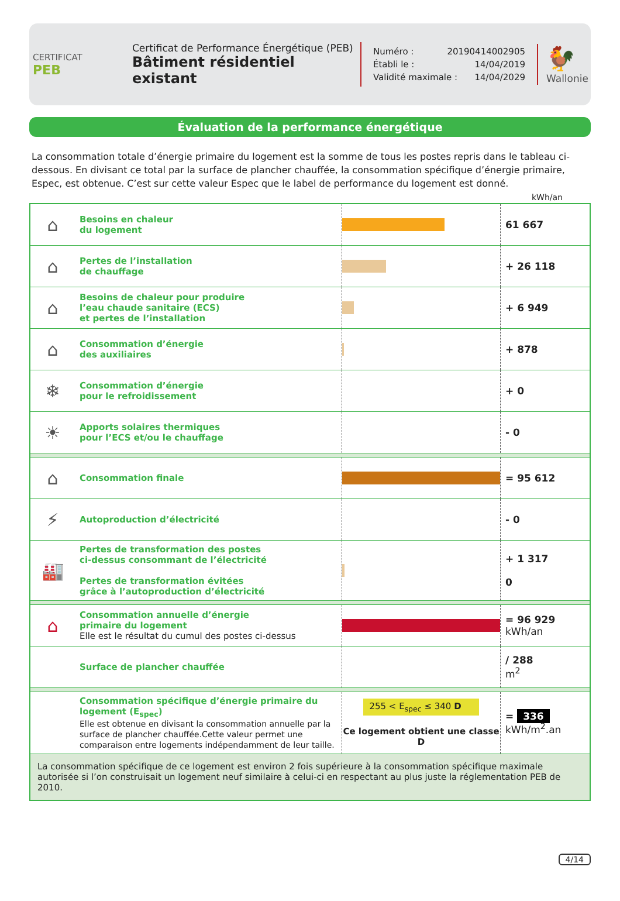CERTIFICAT
PEB
Certificat de Performance Énergétique (PEB)
Bâtiment résidentiel existant
Numéro : 20190414002905
Établi le : 14/04/2019
Validité maximale : 14/04/2029
🐓
Wallonie
Évaluation de la performance énergétique
La consommation totale d’énergie primaire du logement est la somme de tous les postes repris dans le tableau ci-dessous. En divisant ce total par la surface de plancher chauffée, la consommation spécifique d’énergie primaire, Espec, est obtenue. C’est sur cette valeur Espec que le label de performance du logement est donné.
kWh/an
| ⌂ | Besoins en chaleur du logement | | 61 667 |
| ⌂ | Pertes de l’installation de chauffage | | + 26 118 |
| ⌂ | Besoins de chaleur pour produire l’eau chaude sanitaire (ECS) et pertes de l’installation | | + 6 949 |
| ⌂ | Consommation d’énergie des auxiliaires | | + 878 |
| ❄ | Consommation d’énergie pour le refroidissement | | + 0 |
| ☀ | Apports solaires thermiques pour l’ECS et/ou le chauffage | | - 0 |
| ⌂ | Consommation finale | | = 95 612 |
| ⚡ | Autoproduction d’électricité | | - 0 |
| 🏭 | Pertes de transformation des postes ci-dessus consommant de l’électricité Pertes de transformation évitées grâce à l’autoproduction d’électricité | | + 1 317 0 |
| ⌂ | Consommation annuelle d’énergie primaire du logement Elle est le résultat du cumul des postes ci-dessus | | = 96 929 kWh/an |
| | Surface de plancher chauffée | | / 288 m<sup>2</sup> |
| | Consommation spécifique d’énergie primaire du logement (E<sub>spec</sub>) Elle est obtenue en divisant la consommation annuelle par la surface de plancher chauffée.Cette valeur permet une comparaison entre logements indépendamment de leur taille. | 255 < E<sub>spec</sub> ≤ 340 D Ce logement obtient une classe D | = 336 kWh/m<sup>2</sup>.an |
| La consommation spécifique de ce logement est environ 2 fois supérieure à la consommation spécifique maximale autorisée si l’on construisait un logement neuf similaire à celui-ci en respectant au plus juste la réglementation PEB de 2010. | | | |
4/14